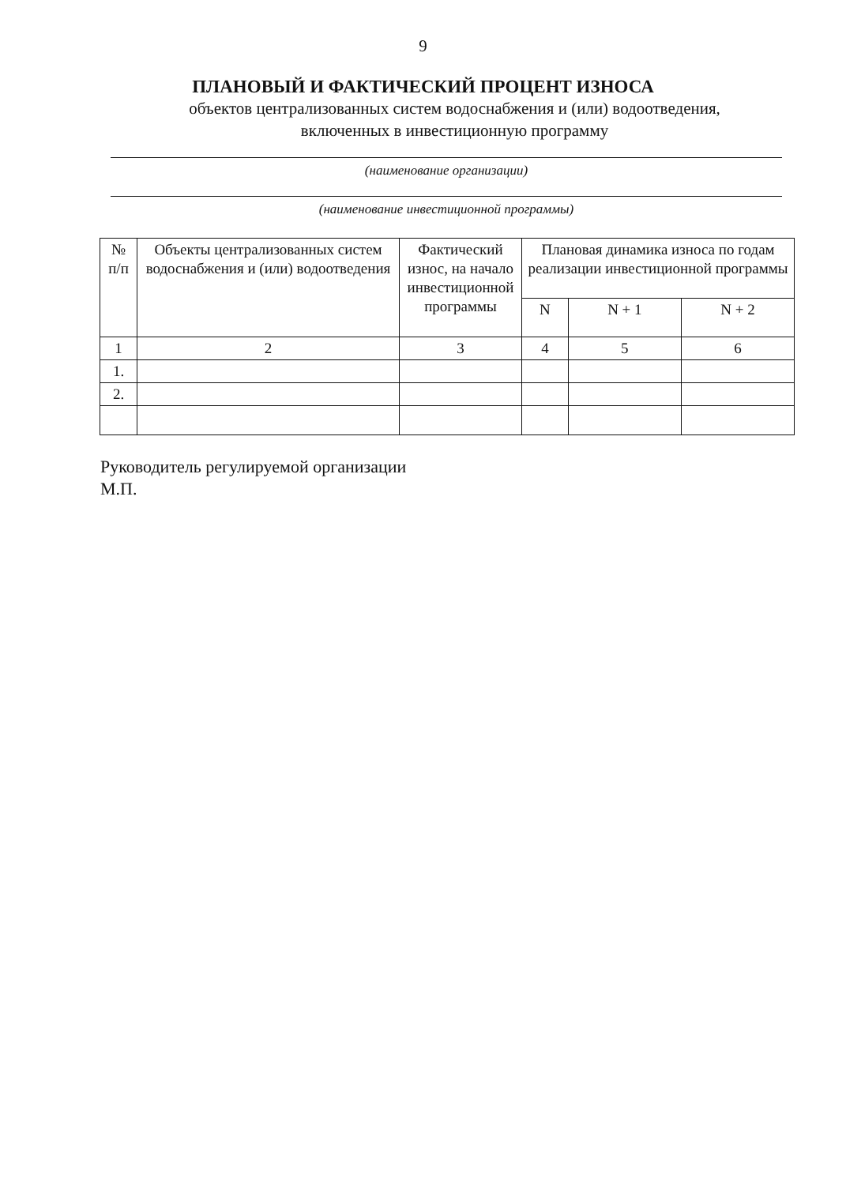9
ПЛАНОВЫЙ И ФАКТИЧЕСКИЙ ПРОЦЕНТ ИЗНОСА
объектов централизованных систем водоснабжения и (или) водоотведения,
включенных в инвестиционную программу
(наименование организации)
(наименование инвестиционной программы)
| № п/п | Объекты централизованных систем водоснабжения и (или) водоотведения | Фактический износ, на начало инвестиционной программы | Плановая динамика износа по годам реализации инвестиционной программы | | |
| --- | --- | --- | --- | --- | --- |
| | | | N | N + 1 | N + 2 |
| 1 | 2 | 3 | 4 | 5 | 6 |
| 1. | | | | | |
| 2. | | | | | |
Руководитель регулируемой организации
М.П.